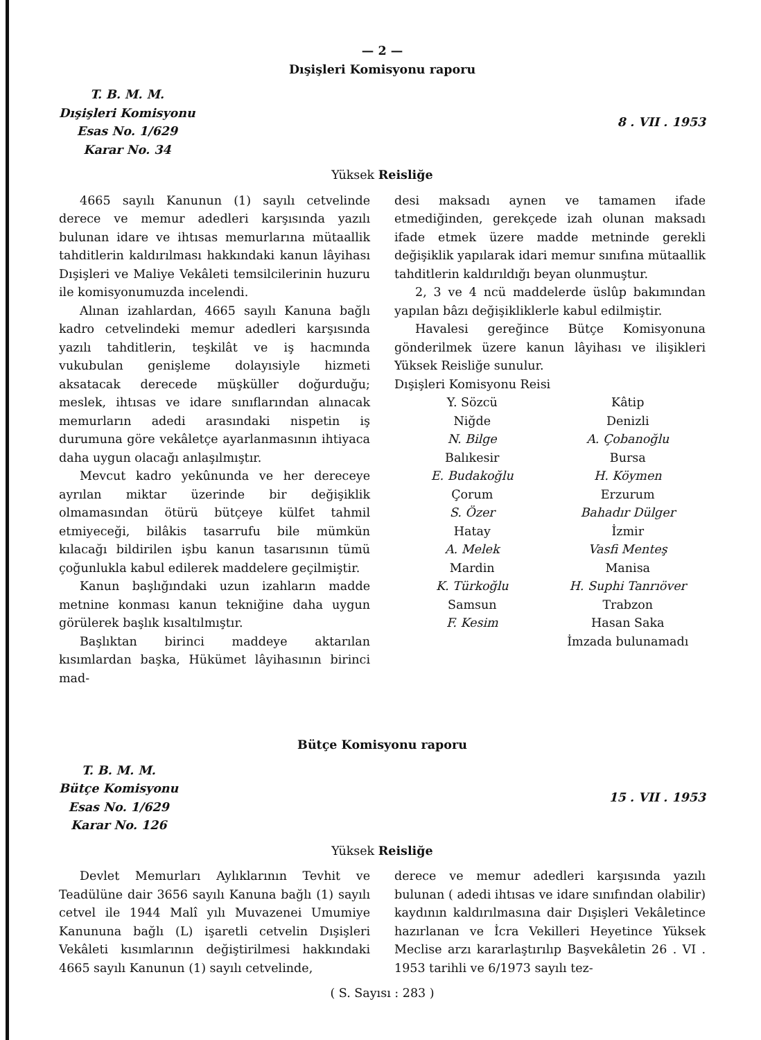— 2 —
Dışişleri Komisyonu raporu
T. B. M. M.
Dışişleri Komisyonu
Esas No. 1/629
Karar No. 34
8 . VII . 1953
Yüksek Reisliğe
4665 sayılı Kanunun (1) sayılı cetvelinde derece ve memur adedleri karşısında yazılı bulunan idare ve ihtısas memurlarına mütaallik tahditlerin kaldırılması hakkındaki kanun lâyihası Dışişleri ve Maliye Vekâleti temsilcilerinin huzuru ile komisyonumuzda incelendi.
Alınan izahlardan, 4665 sayılı Kanuna bağlı kadro cetvelindeki memur adedleri karşısında yazılı tahditlerin, teşkilât ve iş hacmında vukubulan genişleme dolayısiyle hizmeti aksatacak derecede müşküller doğurduğu; meslek, ihtısas ve idare sınıflarından alınacak memurların adedi arasındaki nispetin iş durumuna göre vekâletçe ayarlanmasının ihtiyaca daha uygun olacağı anlaşılmıştır.
Mevcut kadro yekûnunda ve her dereceye ayrılan miktar üzerinde bir değişiklik olmamasından ötürü bütçeye külfet tahmil etmiyeceği, bilâkis tasarrufu bile mümkün kılacağı bildirilen işbu kanun tasarısının tümü çoğunlukla kabul edilerek maddelere geçilmiştir.
Kanun başlığındaki uzun izahların madde metnine konması kanun tekniğine daha uygun görülerek başlık kısaltılmıştır.
Başlıktan birinci maddeye aktarılan kısımlardan başka, Hükümet lâyihasının birinci mad-
desi maksadı aynen ve tamamen ifade etmediğinden, gerekçede izah olunan maksadı ifade etmek üzere madde metninde gerekli değişiklik yapılarak idari memur sınıfına mütaallik tahditlerin kaldırıldığı beyan olunmuştur.
2, 3 ve 4 ncü maddelerde üslûp bakımından yapılan bâzı değişikliklerle kabul edilmiştir.
Havalesi gereğince Bütçe Komisyonuna gönderilmek üzere kanun lâyihası ve ilişikleri Yüksek Reisliğe sunulur.
Dışişleri Komisyonu Reisi
Y. Sözcü
Niğde
N. Bilge
Kâtip
Denizli
A. Çobanoğlu
Balıkesir
E. Budakoğlu
Bursa
H. Köymen
Çorum
S. Özer
Erzurum
Bahadır Dülger
Hatay
A. Melek
İzmir
Vasfi Menteş
Mardin
K. Türkoğlu
Manisa
H. Suphi Tanrıöver
Samsun
F. Kesim
Trabzon
Hasan Saka
İmzada bulunamadı
Bütçe Komisyonu raporu
T. B. M. M.
Bütçe Komisyonu
Esas No. 1/629
Karar No. 126
15 . VII . 1953
Yüksek Reisliğe
Devlet Memurları Aylıklarının Tevhit ve Teadülüne dair 3656 sayılı Kanuna bağlı (1) sayılı cetvel ile 1944 Malî yılı Muvazenei Umumiye Kanununa bağlı (L) işaretli cetvelin Dışişleri Vekâleti kısımlarının değiştirilmesi hakkındaki 4665 sayılı Kanunun (1) sayılı cetvelinde,
derece ve memur adedleri karşısında yazılı bulunan ( adedi ihtısas ve idare sınıfından olabilir) kaydının kaldırılmasına dair Dışişleri Vekâletince hazırlanan ve İcra Vekilleri Heyetince Yüksek Meclise arzı kararlaştırılıp Başvekâletin 26 . VI . 1953 tarihli ve 6/1973 sayılı tez-
( S. Sayısı : 283 )